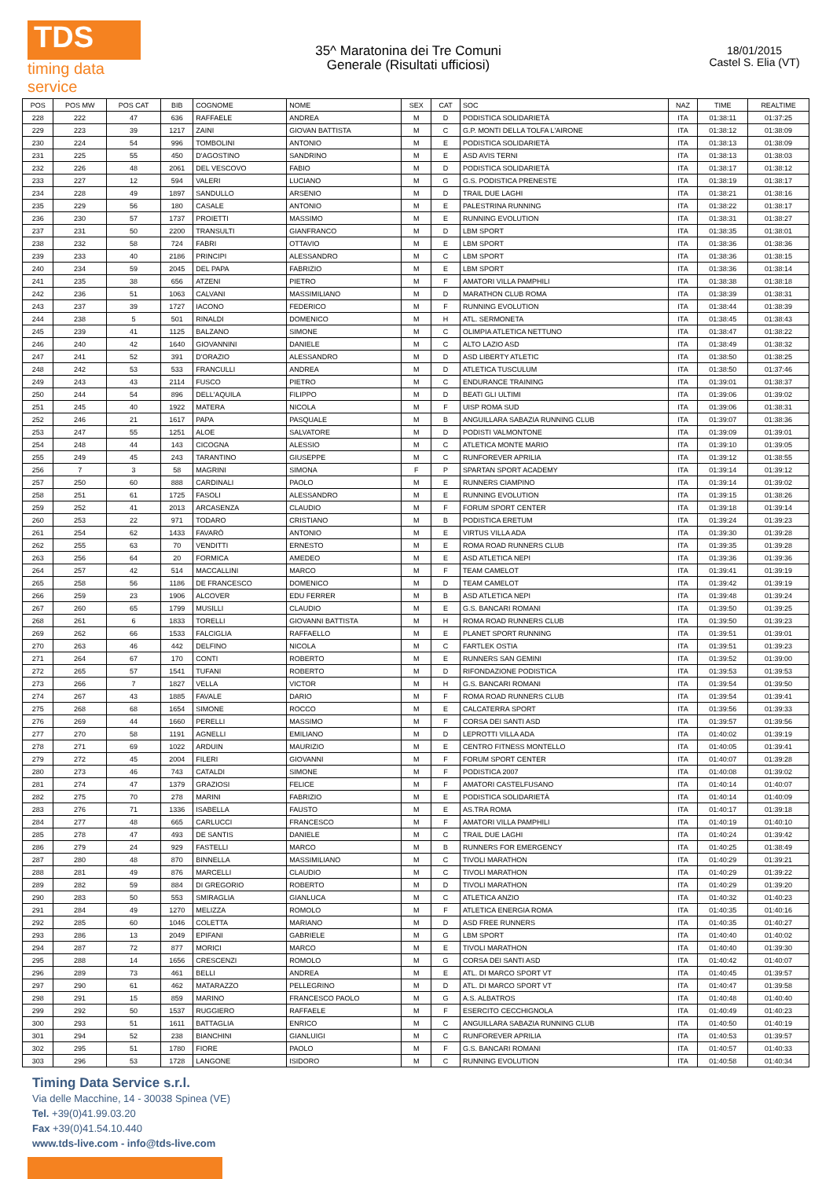TDS
timing data service
35^ Maratonina dei Tre Comuni
Generale (Risultati ufficiosi)
18/01/2015
Castel S. Elia (VT)
| POS | POS MW | POS CAT | BIB | COGNOME | NOME | SEX | CAT | SOC | NAZ | TIME | REALTIME |
| --- | --- | --- | --- | --- | --- | --- | --- | --- | --- | --- | --- |
| 228 | 222 | 47 | 636 | RAFFAELE | ANDREA | M | D | PODISTICA SOLIDARIETÀ | ITA | 01:38:11 | 01:37:25 |
| 229 | 223 | 39 | 1217 | ZAINI | GIOVAN BATTISTA | M | C | G.P. MONTI DELLA TOLFA L'AIRONE | ITA | 01:38:12 | 01:38:09 |
| 230 | 224 | 54 | 996 | TOMBOLINI | ANTONIO | M | E | PODISTICA SOLIDARIETÀ | ITA | 01:38:13 | 01:38:09 |
| 231 | 225 | 55 | 450 | D'AGOSTINO | SANDRINO | M | E | ASD AVIS TERNI | ITA | 01:38:13 | 01:38:03 |
| 232 | 226 | 48 | 2061 | DEL VESCOVO | FABIO | M | D | PODISTICA SOLIDARIETÀ | ITA | 01:38:17 | 01:38:12 |
| 233 | 227 | 12 | 594 | VALERI | LUCIANO | M | G | G.S. PODISTICA PRENESTE | ITA | 01:38:19 | 01:38:17 |
| 234 | 228 | 49 | 1897 | SANDULLO | ARSENIO | M | D | TRAIL DUE LAGHI | ITA | 01:38:21 | 01:38:16 |
| 235 | 229 | 56 | 180 | CASALE | ANTONIO | M | E | PALESTRINA RUNNING | ITA | 01:38:22 | 01:38:17 |
| 236 | 230 | 57 | 1737 | PROIETTI | MASSIMO | M | E | RUNNING EVOLUTION | ITA | 01:38:31 | 01:38:27 |
| 237 | 231 | 50 | 2200 | TRANSULTI | GIANFRANCO | M | D | LBM SPORT | ITA | 01:38:35 | 01:38:01 |
| 238 | 232 | 58 | 724 | FABRI | OTTAVIO | M | E | LBM SPORT | ITA | 01:38:36 | 01:38:36 |
| 239 | 233 | 40 | 2186 | PRINCIPI | ALESSANDRO | M | C | LBM SPORT | ITA | 01:38:36 | 01:38:15 |
| 240 | 234 | 59 | 2045 | DEL PAPA | FABRIZIO | M | E | LBM SPORT | ITA | 01:38:36 | 01:38:14 |
| 241 | 235 | 38 | 656 | ATZENI | PIETRO | M | F | AMATORI VILLA PAMPHILI | ITA | 01:38:38 | 01:38:18 |
| 242 | 236 | 51 | 1063 | CALVANI | MASSIMILIANO | M | D | MARATHON CLUB ROMA | ITA | 01:38:39 | 01:38:31 |
| 243 | 237 | 39 | 1727 | IACONO | FEDERICO | M | F | RUNNING EVOLUTION | ITA | 01:38:44 | 01:38:39 |
| 244 | 238 | 5 | 501 | RINALDI | DOMENICO | M | H | ATL. SERMONETA | ITA | 01:38:45 | 01:38:43 |
| 245 | 239 | 41 | 1125 | BALZANO | SIMONE | M | C | OLIMPIA ATLETICA NETTUNO | ITA | 01:38:47 | 01:38:22 |
| 246 | 240 | 42 | 1640 | GIOVANNINI | DANIELE | M | C | ALTO LAZIO ASD | ITA | 01:38:49 | 01:38:32 |
| 247 | 241 | 52 | 391 | D'ORAZIO | ALESSANDRO | M | D | ASD LIBERTY ATLETIC | ITA | 01:38:50 | 01:38:25 |
| 248 | 242 | 53 | 533 | FRANCULLI | ANDREA | M | D | ATLETICA TUSCULUM | ITA | 01:38:50 | 01:37:46 |
| 249 | 243 | 43 | 2114 | FUSCO | PIETRO | M | C | ENDURANCE TRAINING | ITA | 01:39:01 | 01:38:37 |
| 250 | 244 | 54 | 896 | DELL'AQUILA | FILIPPO | M | D | BEATI GLI ULTIMI | ITA | 01:39:06 | 01:39:02 |
| 251 | 245 | 40 | 1922 | MATERA | NICOLA | M | F | UISP ROMA SUD | ITA | 01:39:06 | 01:38:31 |
| 252 | 246 | 21 | 1617 | PAPA | PASQUALE | M | B | ANGUILLARA SABAZIA RUNNING CLUB | ITA | 01:39:07 | 01:38:36 |
| 253 | 247 | 55 | 1251 | ALOE | SALVATORE | M | D | PODISTI VALMONTONE | ITA | 01:39:09 | 01:39:01 |
| 254 | 248 | 44 | 143 | CICOGNA | ALESSIO | M | C | ATLETICA MONTE MARIO | ITA | 01:39:10 | 01:39:05 |
| 255 | 249 | 45 | 243 | TARANTINO | GIUSEPPE | M | C | RUNFOREVER APRILIA | ITA | 01:39:12 | 01:38:55 |
| 256 | 7 | 3 | 58 | MAGRINI | SIMONA | F | P | SPARTAN SPORT ACADEMY | ITA | 01:39:14 | 01:39:12 |
| 257 | 250 | 60 | 888 | CARDINALI | PAOLO | M | E | RUNNERS CIAMPINO | ITA | 01:39:14 | 01:39:02 |
| 258 | 251 | 61 | 1725 | FASOLI | ALESSANDRO | M | E | RUNNING EVOLUTION | ITA | 01:39:15 | 01:38:26 |
| 259 | 252 | 41 | 2013 | ARCASENZA | CLAUDIO | M | F | FORUM SPORT CENTER | ITA | 01:39:18 | 01:39:14 |
| 260 | 253 | 22 | 971 | TODARO | CRISTIANO | M | B | PODISTICA ERETUM | ITA | 01:39:24 | 01:39:23 |
| 261 | 254 | 62 | 1433 | FAVARÒ | ANTONIO | M | E | VIRTUS VILLA ADA | ITA | 01:39:30 | 01:39:28 |
| 262 | 255 | 63 | 70 | VENDITTI | ERNESTO | M | E | ROMA ROAD RUNNERS CLUB | ITA | 01:39:35 | 01:39:28 |
| 263 | 256 | 64 | 20 | FORMICA | AMEDEO | M | E | ASD ATLETICA NEPI | ITA | 01:39:36 | 01:39:36 |
| 264 | 257 | 42 | 514 | MACCALLINI | MARCO | M | F | TEAM CAMELOT | ITA | 01:39:41 | 01:39:19 |
| 265 | 258 | 56 | 1186 | DE FRANCESCO | DOMENICO | M | D | TEAM CAMELOT | ITA | 01:39:42 | 01:39:19 |
| 266 | 259 | 23 | 1906 | ALCOVER | EDU FERRER | M | B | ASD ATLETICA NEPI | ITA | 01:39:48 | 01:39:24 |
| 267 | 260 | 65 | 1799 | MUSILLI | CLAUDIO | M | E | G.S. BANCARI ROMANI | ITA | 01:39:50 | 01:39:25 |
| 268 | 261 | 6 | 1833 | TORELLI | GIOVANNI BATTISTA | M | H | ROMA ROAD RUNNERS CLUB | ITA | 01:39:50 | 01:39:23 |
| 269 | 262 | 66 | 1533 | FALCIGLIA | RAFFAELLO | M | E | PLANET SPORT RUNNING | ITA | 01:39:51 | 01:39:01 |
| 270 | 263 | 46 | 442 | DELFINO | NICOLA | M | C | FARTLEK OSTIA | ITA | 01:39:51 | 01:39:23 |
| 271 | 264 | 67 | 170 | CONTI | ROBERTO | M | E | RUNNERS SAN GEMINI | ITA | 01:39:52 | 01:39:00 |
| 272 | 265 | 57 | 1541 | TUFANI | ROBERTO | M | D | RIFONDAZIONE PODISTICA | ITA | 01:39:53 | 01:39:53 |
| 273 | 266 | 7 | 1827 | VELLA | VICTOR | M | H | G.S. BANCARI ROMANI | ITA | 01:39:54 | 01:39:50 |
| 274 | 267 | 43 | 1885 | FAVALE | DARIO | M | F | ROMA ROAD RUNNERS CLUB | ITA | 01:39:54 | 01:39:41 |
| 275 | 268 | 68 | 1654 | SIMONE | ROCCO | M | E | CALCATERRA SPORT | ITA | 01:39:56 | 01:39:33 |
| 276 | 269 | 44 | 1660 | PERELLI | MASSIMO | M | F | CORSA DEI SANTI ASD | ITA | 01:39:57 | 01:39:56 |
| 277 | 270 | 58 | 1191 | AGNELLI | EMILIANO | M | D | LEPROTTI VILLA ADA | ITA | 01:40:02 | 01:39:19 |
| 278 | 271 | 69 | 1022 | ARDUIN | MAURIZIO | M | E | CENTRO FITNESS MONTELLO | ITA | 01:40:05 | 01:39:41 |
| 279 | 272 | 45 | 2004 | FILERI | GIOVANNI | M | F | FORUM SPORT CENTER | ITA | 01:40:07 | 01:39:28 |
| 280 | 273 | 46 | 743 | CATALDI | SIMONE | M | F | PODISTICA 2007 | ITA | 01:40:08 | 01:39:02 |
| 281 | 274 | 47 | 1379 | GRAZIOSI | FELICE | M | F | AMATORI CASTELFUSANO | ITA | 01:40:14 | 01:40:07 |
| 282 | 275 | 70 | 278 | MARINI | FABRIZIO | M | E | PODISTICA SOLIDARIETÀ | ITA | 01:40:14 | 01:40:09 |
| 283 | 276 | 71 | 1336 | ISABELLA | FAUSTO | M | E | AS.TRA ROMA | ITA | 01:40:17 | 01:39:18 |
| 284 | 277 | 48 | 665 | CARLUCCI | FRANCESCO | M | F | AMATORI VILLA PAMPHILI | ITA | 01:40:19 | 01:40:10 |
| 285 | 278 | 47 | 493 | DE SANTIS | DANIELE | M | C | TRAIL DUE LAGHI | ITA | 01:40:24 | 01:39:42 |
| 286 | 279 | 24 | 929 | FASTELLI | MARCO | M | B | RUNNERS FOR EMERGENCY | ITA | 01:40:25 | 01:38:49 |
| 287 | 280 | 48 | 870 | BINNELLA | MASSIMILIANO | M | C | TIVOLI MARATHON | ITA | 01:40:29 | 01:39:21 |
| 288 | 281 | 49 | 876 | MARCELLI | CLAUDIO | M | C | TIVOLI MARATHON | ITA | 01:40:29 | 01:39:22 |
| 289 | 282 | 59 | 884 | DI GREGORIO | ROBERTO | M | D | TIVOLI MARATHON | ITA | 01:40:29 | 01:39:20 |
| 290 | 283 | 50 | 553 | SMIRAGLIA | GIANLUCA | M | C | ATLETICA ANZIO | ITA | 01:40:32 | 01:40:23 |
| 291 | 284 | 49 | 1270 | MELIZZA | ROMOLO | M | F | ATLETICA ENERGIA ROMA | ITA | 01:40:35 | 01:40:16 |
| 292 | 285 | 60 | 1046 | COLETTA | MARIANO | M | D | ASD FREE RUNNERS | ITA | 01:40:35 | 01:40:27 |
| 293 | 286 | 13 | 2049 | EPIFANI | GABRIELE | M | G | LBM SPORT | ITA | 01:40:40 | 01:40:02 |
| 294 | 287 | 72 | 877 | MORICI | MARCO | M | E | TIVOLI MARATHON | ITA | 01:40:40 | 01:39:30 |
| 295 | 288 | 14 | 1656 | CRESCENZI | ROMOLO | M | G | CORSA DEI SANTI ASD | ITA | 01:40:42 | 01:40:07 |
| 296 | 289 | 73 | 461 | BELLI | ANDREA | M | E | ATL. DI MARCO SPORT VT | ITA | 01:40:45 | 01:39:57 |
| 297 | 290 | 61 | 462 | MATARAZZO | PELLEGRINO | M | D | ATL. DI MARCO SPORT VT | ITA | 01:40:47 | 01:39:58 |
| 298 | 291 | 15 | 859 | MARINO | FRANCESCO PAOLO | M | G | A.S. ALBATROS | ITA | 01:40:48 | 01:40:40 |
| 299 | 292 | 50 | 1537 | RUGGIERO | RAFFAELE | M | F | ESERCITO CECCHIGNOLA | ITA | 01:40:49 | 01:40:23 |
| 300 | 293 | 51 | 1611 | BATTAGLIA | ENRICO | M | C | ANGUILLARA SABAZIA RUNNING CLUB | ITA | 01:40:50 | 01:40:19 |
| 301 | 294 | 52 | 238 | BIANCHINI | GIANLUIGI | M | C | RUNFOREVER APRILIA | ITA | 01:40:53 | 01:39:57 |
| 302 | 295 | 51 | 1780 | FIORE | PAOLO | M | F | G.S. BANCARI ROMANI | ITA | 01:40:57 | 01:40:33 |
| 303 | 296 | 53 | 1728 | LANGONE | ISIDORO | M | C | RUNNING EVOLUTION | ITA | 01:40:58 | 01:40:34 |
Timing Data Service s.r.l.
Via delle Macchine, 14 - 30038 Spinea (VE)
Tel. +39(0)41.99.03.20
Fax +39(0)41.54.10.440
www.tds-live.com - info@tds-live.com